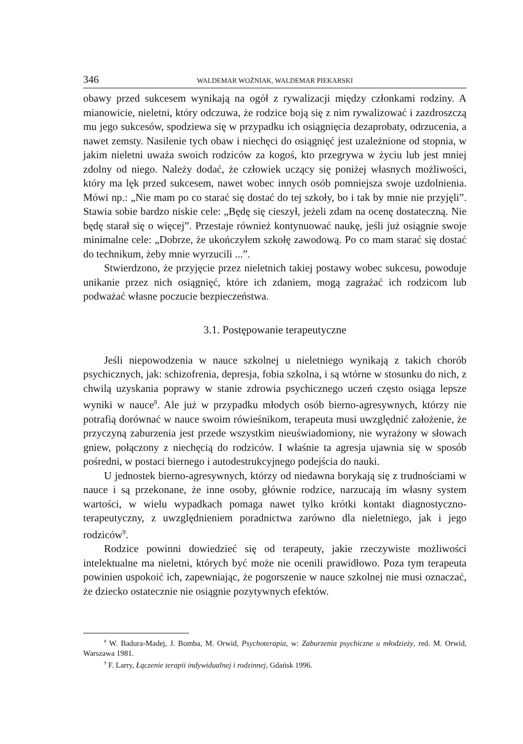346 WALDEMAR WOŹNIAK, WALDEMAR PIEKARSKI
obawy przed sukcesem wynikają na ogół z rywalizacji między członkami rodziny. A mianowicie, nieletni, który odczuwa, że rodzice boją się z nim rywalizować i zazdroszczą mu jego sukcesów, spodziewa się w przypadku ich osiągnięcia dezaprobaty, odrzucenia, a nawet zemsty. Nasilenie tych obaw i niechęci do osiągnięć jest uzależnione od stopnia, w jakim nieletni uważa swoich rodziców za kogoś, kto przegrywa w życiu lub jest mniej zdolny od niego. Należy dodać, że człowiek uczący się poniżej własnych możliwości, który ma lęk przed sukcesem, nawet wobec innych osób pomniejsza swoje uzdolnienia. Mówi np.: „Nie mam po co starać się dostać do tej szkoły, bo i tak by mnie nie przyjęli”. Stawia sobie bardzo niskie cele: „Będę się cieszył, jeżeli zdam na ocenę dostateczną. Nie będę starał się o więcej”. Przestaje również kontynuować naukę, jeśli już osiągnie swoje minimalne cele: „Dobrze, że ukończyłem szkołę zawodową. Po co mam starać się dostać do technikum, żeby mnie wyrzucili ...”.
Stwierdzono, że przyjęcie przez nieletnich takiej postawy wobec sukcesu, powoduje unikanie przez nich osiągnięć, które ich zdaniem, mogą zagrażać ich rodzicom lub podważać własne poczucie bezpieczeństwa.
3.1. Postępowanie terapeutyczne
Jeśli niepowodzenia w nauce szkolnej u nieletniego wynikają z takich chorób psychicznych, jak: schizofrenia, depresja, fobia szkolna, i są wtórne w stosunku do nich, z chwilą uzyskania poprawy w stanie zdrowia psychicznego uczeń często osiąga lepsze wyniki w nauce<sup>8</sup>. Ale już w przypadku młodych osób bierno-agresywnych, którzy nie potrafią dorównać w nauce swoim rówieśnikom, terapeuta musi uwzględnić założenie, że przyczyną zaburzenia jest przede wszystkim nieuświadomiony, nie wyrażony w słowach gniew, połączony z niechęcią do rodziców. I właśnie ta agresja ujawnia się w sposób pośredni, w postaci biernego i autodestrukcyjnego podejścia do nauki.
U jednostek bierno-agresywnych, którzy od niedawna borykają się z trudnościami w nauce i są przekonane, że inne osoby, głównie rodzice, narzucają im własny system wartości, w wielu wypadkach pomaga nawet tylko krótki kontakt diagnostyczno-terapeutyczny, z uwzględnieniem poradnictwa zarówno dla nieletniego, jak i jego rodziców<sup>9</sup>.
Rodzice powinni dowiedzieć się od terapeuty, jakie rzeczywiste możliwości intelektualne ma nieletni, których być może nie ocenili prawidłowo. Poza tym terapeuta powinien uspokoić ich, zapewniając, że pogorszenie w nauce szkolnej nie musi oznaczać, że dziecko ostatecznie nie osiągnie pozytywnych efektów.
<sup>8</sup> W. Badura-Madej, J. Bomba, M. Orwid, Psychoterapia, w: Zaburzenia psychiczne u młodzieży, red. M. Orwid, Warszawa 1981.
<sup>9</sup> F. Larry, Łączenie terapii indywidualnej i rodzinnej, Gdańsk 1996.